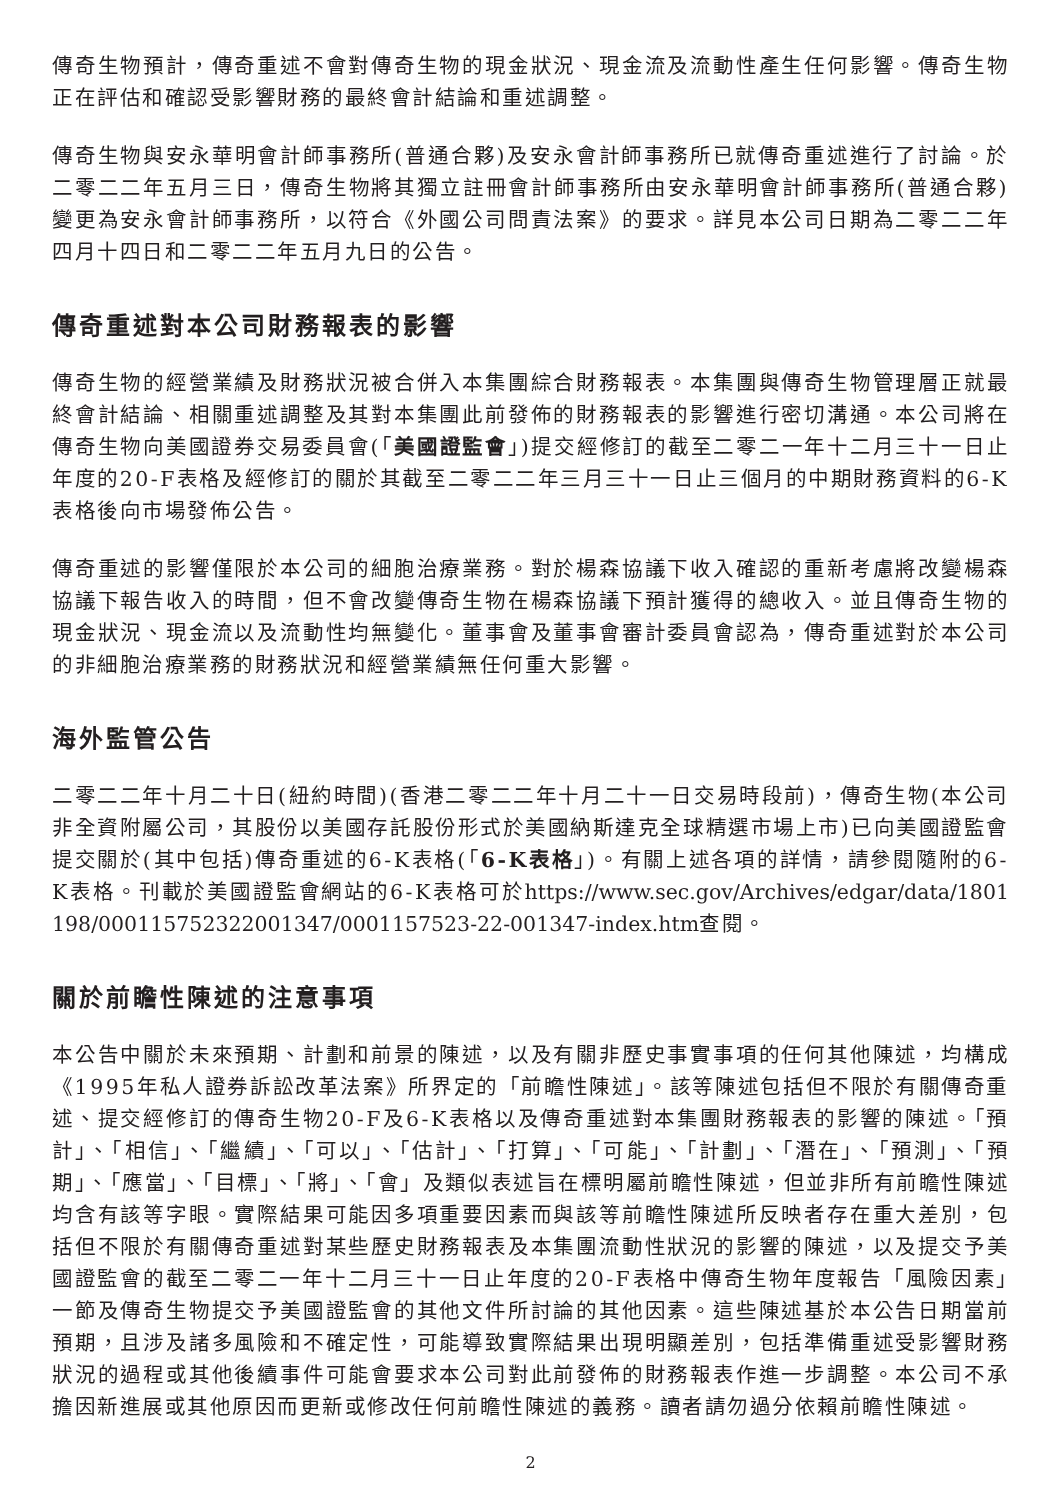傳奇生物預計，傳奇重述不會對傳奇生物的現金狀況、現金流及流動性產生任何影響。傳奇生物正在評估和確認受影響財務的最終會計結論和重述調整。
傳奇生物與安永華明會計師事務所(普通合夥)及安永會計師事務所已就傳奇重述進行了討論。於二零二二年五月三日，傳奇生物將其獨立註冊會計師事務所由安永華明會計師事務所(普通合夥)變更為安永會計師事務所，以符合《外國公司問責法案》的要求。詳見本公司日期為二零二二年四月十四日和二零二二年五月九日的公告。
傳奇重述對本公司財務報表的影響
傳奇生物的經營業績及財務狀況被合併入本集團綜合財務報表。本集團與傳奇生物管理層正就最終會計結論、相關重述調整及其對本集團此前發佈的財務報表的影響進行密切溝通。本公司將在傳奇生物向美國證券交易委員會(「美國證監會」)提交經修訂的截至二零二一年十二月三十一日止年度的20-F表格及經修訂的關於其截至二零二二年三月三十一日止三個月的中期財務資料的6-K表格後向市場發佈公告。
傳奇重述的影響僅限於本公司的細胞治療業務。對於楊森協議下收入確認的重新考慮將改變楊森協議下報告收入的時間，但不會改變傳奇生物在楊森協議下預計獲得的總收入。並且傳奇生物的現金狀況、現金流以及流動性均無變化。董事會及董事會審計委員會認為，傳奇重述對於本公司的非細胞治療業務的財務狀況和經營業績無任何重大影響。
海外監管公告
二零二二年十月二十日(紐約時間)(香港二零二二年十月二十一日交易時段前)，傳奇生物(本公司非全資附屬公司，其股份以美國存託股份形式於美國納斯達克全球精選市場上市)已向美國證監會提交關於(其中包括)傳奇重述的6-K表格(「6-K表格」)。有關上述各項的詳情，請參閱隨附的6-K表格。刊載於美國證監會網站的6-K表格可於https://www.sec.gov/Archives/edgar/data/1801198/000115752322001347/0001157523-22-001347-index.htm查閱。
關於前瞻性陳述的注意事項
本公告中關於未來預期、計劃和前景的陳述，以及有關非歷史事實事項的任何其他陳述，均構成《1995年私人證券訴訟改革法案》所界定的「前瞻性陳述」。該等陳述包括但不限於有關傳奇重述、提交經修訂的傳奇生物20-F及6-K表格以及傳奇重述對本集團財務報表的影響的陳述。「預計」、「相信」、「繼續」、「可以」、「估計」、「打算」、「可能」、「計劃」、「潛在」、「預測」、「預期」、「應當」、「目標」、「將」、「會」及類似表述旨在標明屬前瞻性陳述，但並非所有前瞻性陳述均含有該等字眼。實際結果可能因多項重要因素而與該等前瞻性陳述所反映者存在重大差別，包括但不限於有關傳奇重述對某些歷史財務報表及本集團流動性狀況的影響的陳述，以及提交予美國證監會的截至二零二一年十二月三十一日止年度的20-F表格中傳奇生物年度報告「風險因素」一節及傳奇生物提交予美國證監會的其他文件所討論的其他因素。這些陳述基於本公告日期當前預期，且涉及諸多風險和不確定性，可能導致實際結果出現明顯差別，包括準備重述受影響財務狀況的過程或其他後續事件可能會要求本公司對此前發佈的財務報表作進一步調整。本公司不承擔因新進展或其他原因而更新或修改任何前瞻性陳述的義務。讀者請勿過分依賴前瞻性陳述。
2